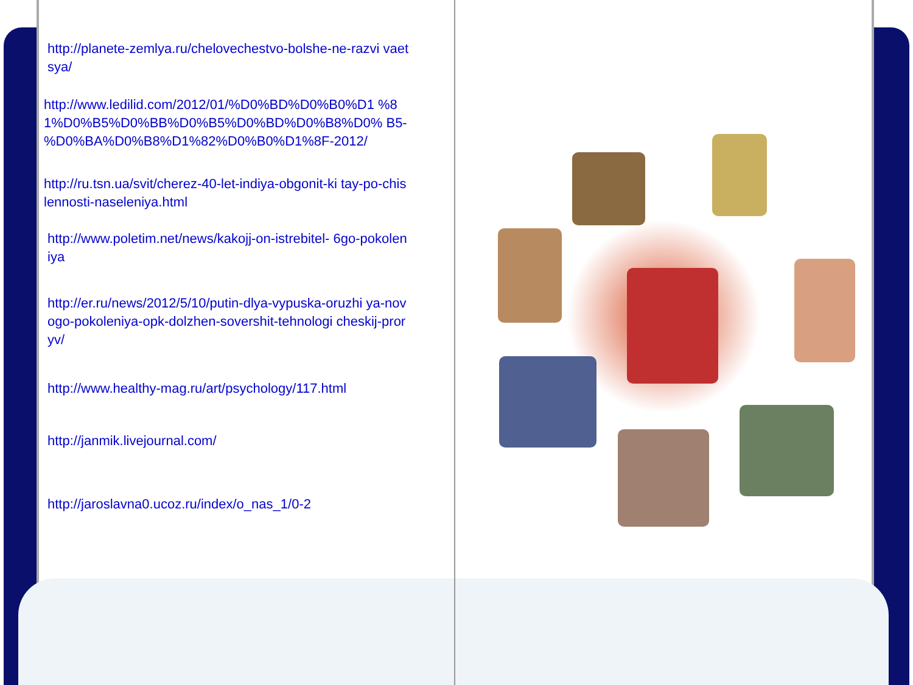http://planete-zemlya.ru/chelovechestvo-bolshe-ne-razvi vaetsya/
http://www.ledilid.com/2012/01/%D0%BD%D0%B0%D1 %81%D0%B5%D0%BB%D0%B5%D0%BD%D0%B8%D0% B5-%D0%BA%D0%B8%D1%82%D0%B0%D1%8F-2012/
http://ru.tsn.ua/svit/cherez-40-let-indiya-obgonit-ki tay-po-chislennosti-naseleniya.html
http://www.poletim.net/news/kakojj-on-istrebitel- 6go-pokoleniya
http://er.ru/news/2012/5/10/putin-dlya-vypuska-oruzhi ya-novogo-pokoleniya-opk-dolzhen-sovershit-tehnologi cheskij-proryv/
http://www.healthy-mag.ru/art/psychology/117.html
http://janmik.livejournal.com/
http://jaroslavna0.ucoz.ru/index/o_nas_1/0-2